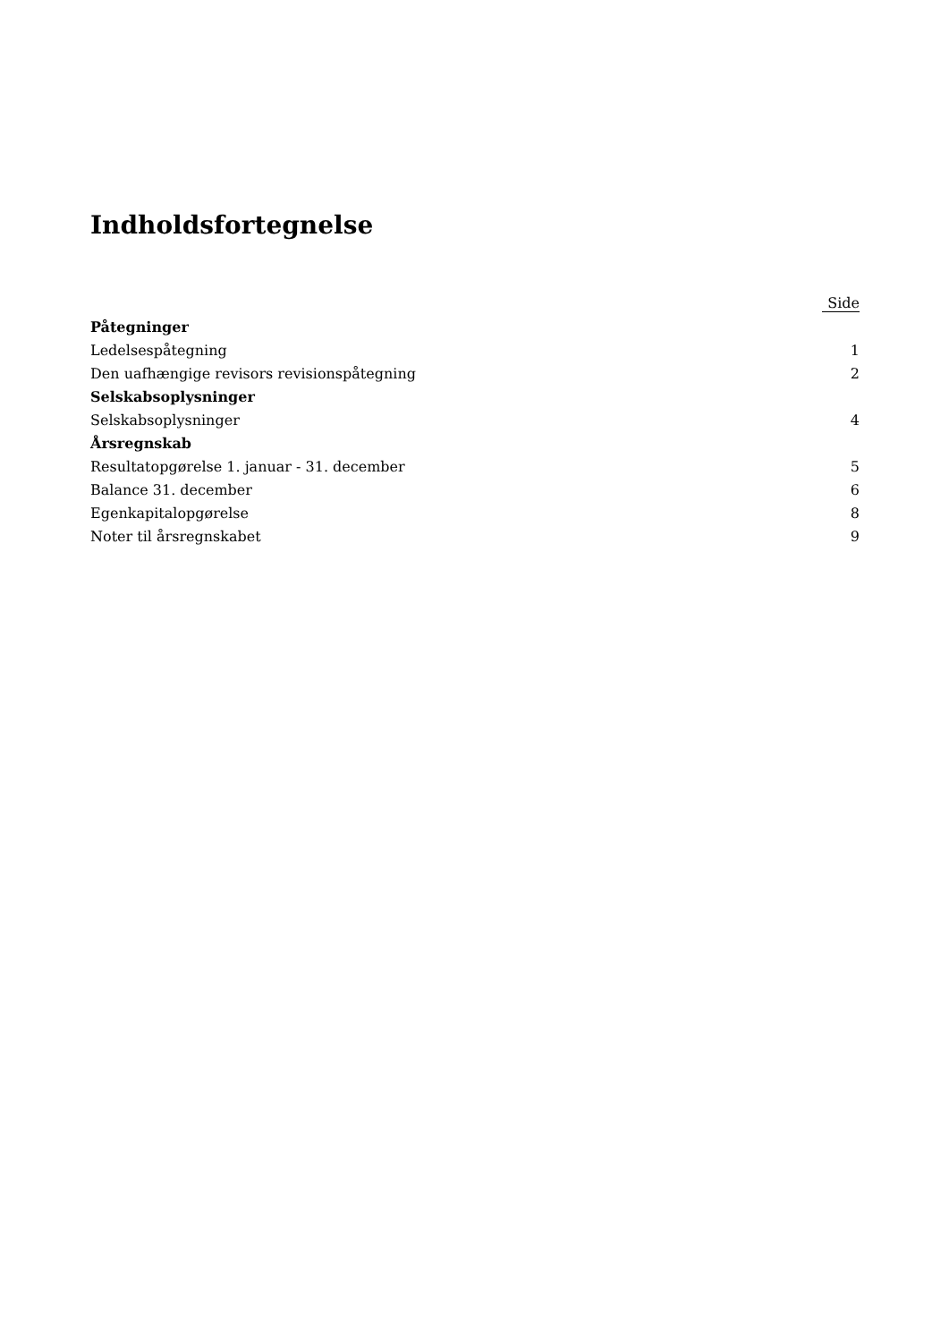Indholdsfortegnelse
| | Side |
| --- | --- |
| Påtegninger | |
| Ledelsespåtegning | 1 |
| Den uafhængige revisors revisionspåtegning | 2 |
| Selskabsoplysninger | |
| Selskabsoplysninger | 4 |
| Årsregnskab | |
| Resultatopgørelse 1. januar - 31. december | 5 |
| Balance 31. december | 6 |
| Egenkapitalopgørelse | 8 |
| Noter til årsregnskabet | 9 |